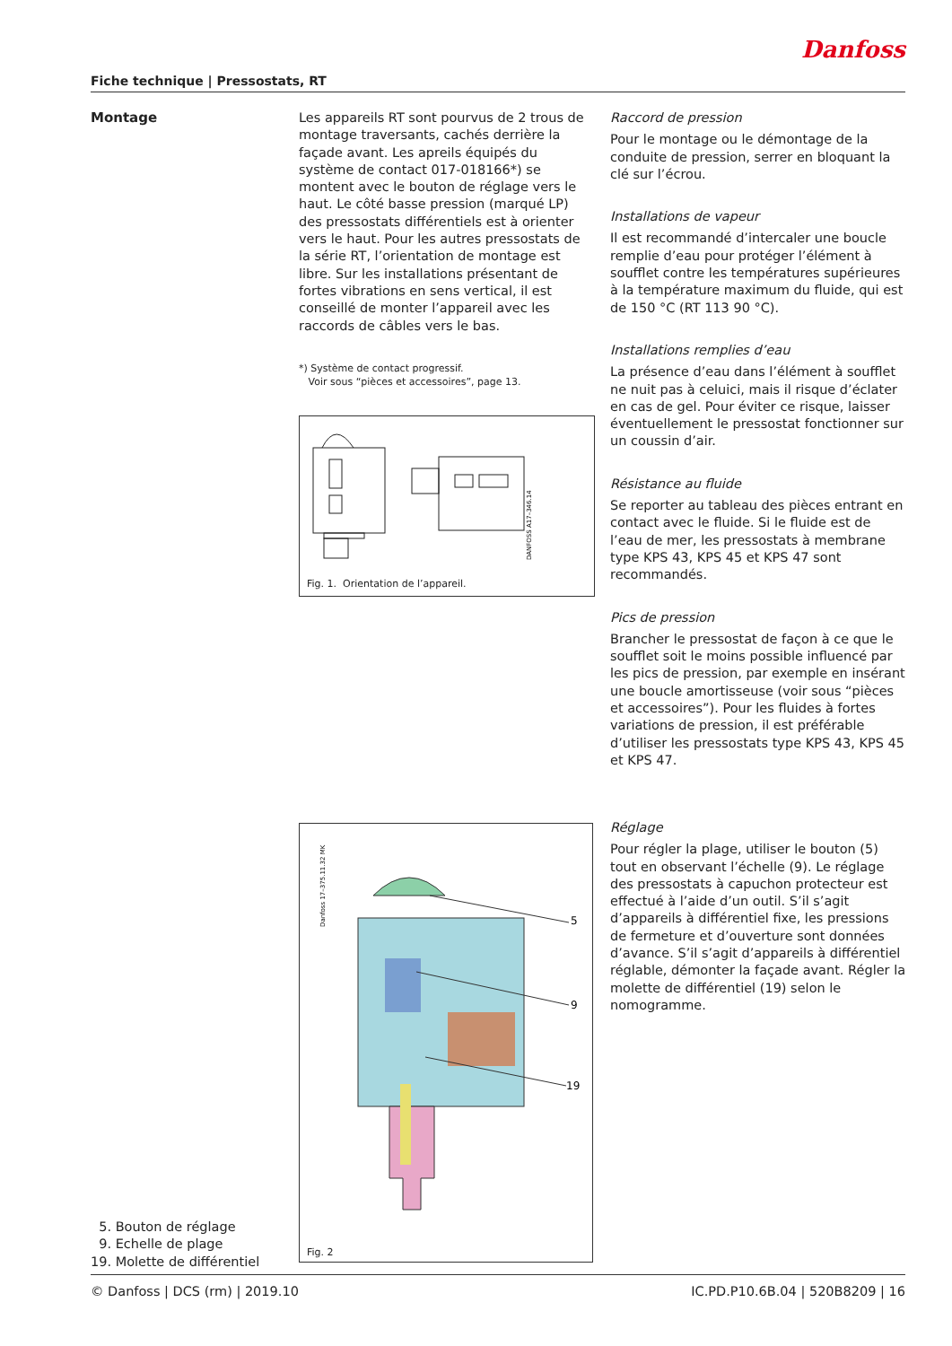Fiche technique | Pressostats, RT Danfoss
Montage
Les appareils RT sont pourvus de 2 trous de montage traversants, cachés derrière la façade avant. Les apreils équipés du système de contact 017-018166*) se montent avec le bouton de réglage vers le haut. Le côté basse pression (marqué LP) des pressostats différentiels est à orienter vers le haut. Pour les autres pressostats de la série RT, l’orientation de montage est libre. Sur les installations présentant de fortes vibrations en sens vertical, il est conseillé de monter l’appareil avec les raccords de câbles vers le bas.
*) Système de contact progressif.
Voir sous “pièces et accessoires”, page 13.
DANFOSS A17–346.14
Fig. 1. Orientation de l’appareil.
Raccord de pression
Pour le montage ou le démontage de la conduite de pression, serrer en bloquant la clé sur l’écrou.
Installations de vapeur
Il est recommandé d’intercaler une boucle remplie d’eau pour protéger l’élément à soufflet contre les températures supérieures à la température maximum du fluide, qui est de 150 °C (RT 113 90 °C).
Installations remplies d’eau
La présence d’eau dans l’élément à soufflet ne nuit pas à celuici, mais il risque d’éclater en cas de gel. Pour éviter ce risque, laisser éventuellement le pressostat fonctionner sur un coussin d’air.
Résistance au fluide
Se reporter au tableau des pièces entrant en contact avec le fluide. Si le fluide est de l’eau de mer, les pressostats à membrane type KPS 43, KPS 45 et KPS 47 sont recommandés.
Pics de pression
Brancher le pressostat de façon à ce que le soufflet soit le moins possible influencé par les pics de pression, par exemple en insérant une boucle amortisseuse (voir sous “pièces et accessoires”). Pour les fluides à fortes variations de pression, il est préférable d’utiliser les pressostats type KPS 43, KPS 45 et KPS 47.
Danfoss 17–375.11.32 MK
5
9
19
Fig. 2
Réglage
Pour régler la plage, utiliser le bouton (5) tout en observant l’échelle (9). Le réglage des pressostats à capuchon protecteur est effectué à l’aide d’un outil. S’il s’agit d’appareils à différentiel fixe, les pressions de fermeture et d’ouverture sont données d’avance. S’il s’agit d’appareils à différentiel réglable, démonter la façade avant. Régler la molette de différentiel (19) selon le nomogramme.
5. Bouton de réglage
9. Echelle de plage
19. Molette de différentiel
© Danfoss | DCS (rm) | 2019.10 IC.PD.P10.6B.04 | 520B8209 | 16